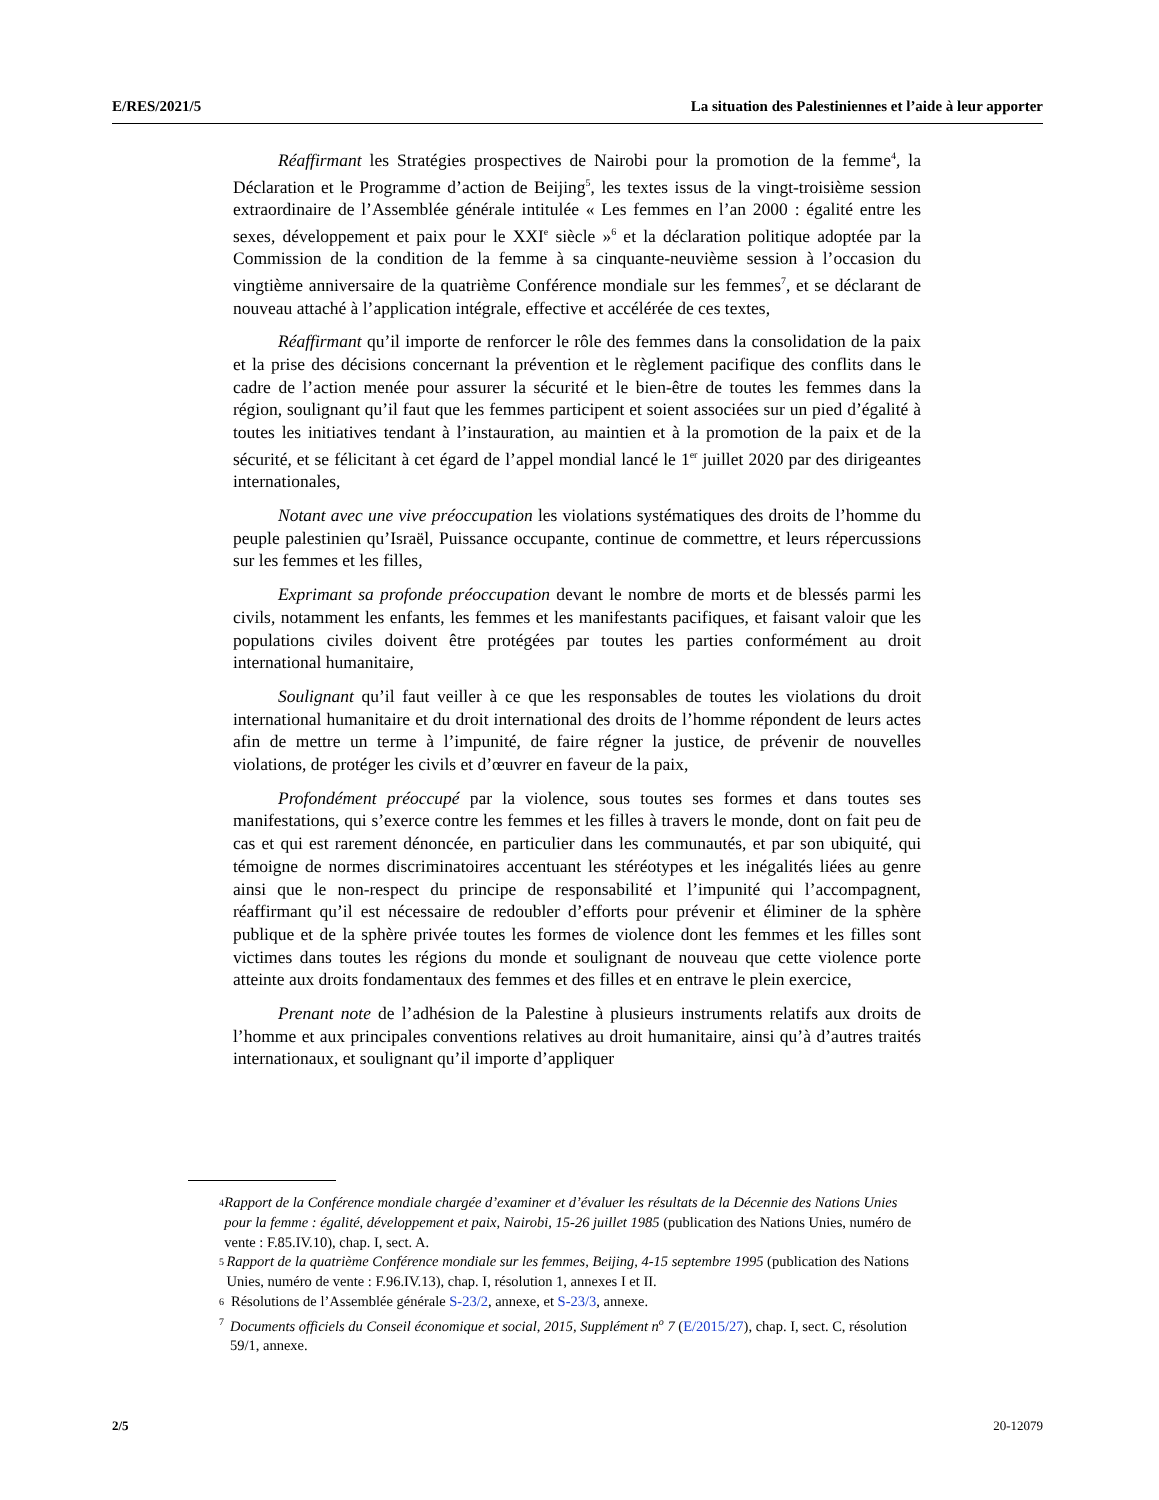E/RES/2021/5 La situation des Palestiniennes et l’aide à leur apporter
Réaffirmant les Stratégies prospectives de Nairobi pour la promotion de la femme<sup>4</sup>, la Déclaration et le Programme d’action de Beijing<sup>5</sup>, les textes issus de la vingt-troisième session extraordinaire de l’Assemblée générale intitulée « Les femmes en l’an 2000 : égalité entre les sexes, développement et paix pour le XXI<sup>e</sup> siècle »<sup>6</sup> et la déclaration politique adoptée par la Commission de la condition de la femme à sa cinquante-neuvième session à l’occasion du vingtième anniversaire de la quatrième Conférence mondiale sur les femmes<sup>7</sup>, et se déclarant de nouveau attaché à l’application intégrale, effective et accélérée de ces textes,
Réaffirmant qu’il importe de renforcer le rôle des femmes dans la consolidation de la paix et la prise des décisions concernant la prévention et le règlement pacifique des conflits dans le cadre de l’action menée pour assurer la sécurité et le bien-être de toutes les femmes dans la région, soulignant qu’il faut que les femmes participent et soient associées sur un pied d’égalité à toutes les initiatives tendant à l’instauration, au maintien et à la promotion de la paix et de la sécurité, et se félicitant à cet égard de l’appel mondial lancé le 1<sup>er</sup> juillet 2020 par des dirigeantes internationales,
Notant avec une vive préoccupation les violations systématiques des droits de l’homme du peuple palestinien qu’Israël, Puissance occupante, continue de commettre, et leurs répercussions sur les femmes et les filles,
Exprimant sa profonde préoccupation devant le nombre de morts et de blessés parmi les civils, notamment les enfants, les femmes et les manifestants pacifiques, et faisant valoir que les populations civiles doivent être protégées par toutes les parties conformément au droit international humanitaire,
Soulignant qu’il faut veiller à ce que les responsables de toutes les violations du droit international humanitaire et du droit international des droits de l’homme répondent de leurs actes afin de mettre un terme à l’impunité, de faire régner la justice, de prévenir de nouvelles violations, de protéger les civils et d’œuvrer en faveur de la paix,
Profondément préoccupé par la violence, sous toutes ses formes et dans toutes ses manifestations, qui s’exerce contre les femmes et les filles à travers le monde, dont on fait peu de cas et qui est rarement dénoncée, en particulier dans les communautés, et par son ubiquité, qui témoigne de normes discriminatoires accentuant les stéréotypes et les inégalités liées au genre ainsi que le non-respect du principe de responsabilité et l’impunité qui l’accompagnent, réaffirmant qu’il est nécessaire de redoubler d’efforts pour prévenir et éliminer de la sphère publique et de la sphère privée toutes les formes de violence dont les femmes et les filles sont victimes dans toutes les régions du monde et soulignant de nouveau que cette violence porte atteinte aux droits fondamentaux des femmes et des filles et en entrave le plein exercice,
Prenant note de l’adhésion de la Palestine à plusieurs instruments relatifs aux droits de l’homme et aux principales conventions relatives au droit humanitaire, ainsi qu’à d’autres traités internationaux, et soulignant qu’il importe d’appliquer
4 Rapport de la Conférence mondiale chargée d’examiner et d’évaluer les résultats de la Décennie des Nations Unies pour la femme : égalité, développement et paix, Nairobi, 15-26 juillet 1985 (publication des Nations Unies, numéro de vente : F.85.IV.10), chap. I, sect. A.
5 Rapport de la quatrième Conférence mondiale sur les femmes, Beijing, 4-15 septembre 1995 (publication des Nations Unies, numéro de vente : F.96.IV.13), chap. I, résolution 1, annexes I et II.
6 Résolutions de l’Assemblée générale S-23/2, annexe, et S-23/3, annexe.
7 Documents officiels du Conseil économique et social, 2015, Supplément n<sup>o</sup> 7 (E/2015/27), chap. I, sect. C, résolution 59/1, annexe.
2/5 20-12079